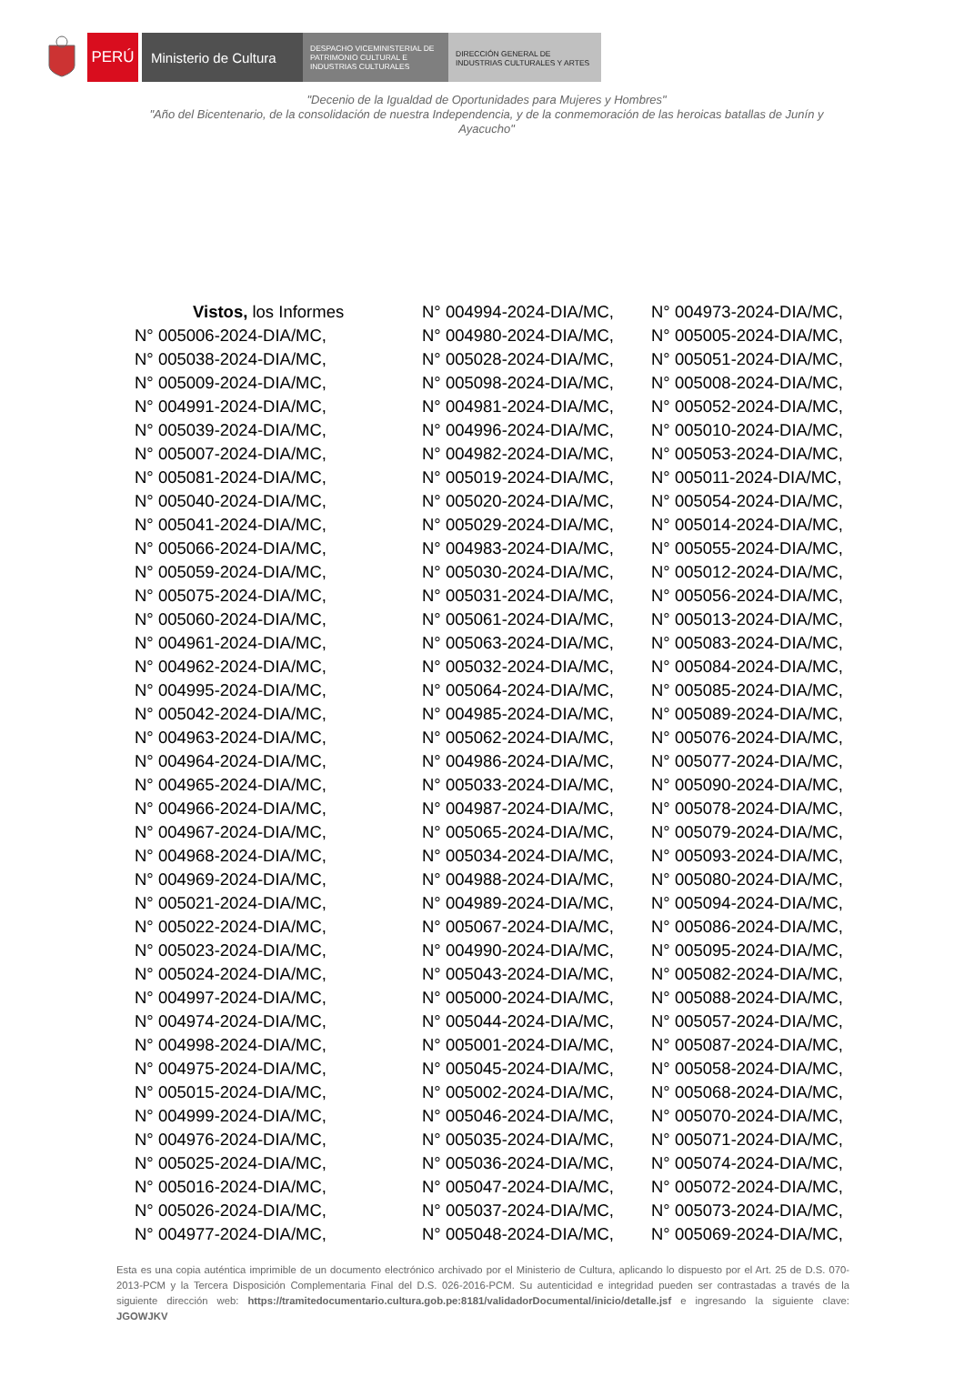PERÚ Ministerio de Cultura
DESPACHO VICEMINISTERIAL DE
PATRIMONIO CULTURAL E
INDUSTRIAS CULTURALES
DIRECCIÓN GENERAL DE
INDUSTRIAS CULTURALES Y ARTES
"Decenio de la Igualdad de Oportunidades para Mujeres y Hombres"
"Año del Bicentenario, de la consolidación de nuestra Independencia, y de la conmemoración de las heroicas batallas de Junín y Ayacucho"
| Vistos, los Informes | N° 004994-2024-DIA/MC, | N° 004973-2024-DIA/MC, |
| N° 005006-2024-DIA/MC, | N° 004980-2024-DIA/MC, | N° 005005-2024-DIA/MC, |
| N° 005038-2024-DIA/MC, | N° 005028-2024-DIA/MC, | N° 005051-2024-DIA/MC, |
| N° 005009-2024-DIA/MC, | N° 005098-2024-DIA/MC, | N° 005008-2024-DIA/MC, |
| N° 004991-2024-DIA/MC, | N° 004981-2024-DIA/MC, | N° 005052-2024-DIA/MC, |
| N° 005039-2024-DIA/MC, | N° 004996-2024-DIA/MC, | N° 005010-2024-DIA/MC, |
| N° 005007-2024-DIA/MC, | N° 004982-2024-DIA/MC, | N° 005053-2024-DIA/MC, |
| N° 005081-2024-DIA/MC, | N° 005019-2024-DIA/MC, | N° 005011-2024-DIA/MC, |
| N° 005040-2024-DIA/MC, | N° 005020-2024-DIA/MC, | N° 005054-2024-DIA/MC, |
| N° 005041-2024-DIA/MC, | N° 005029-2024-DIA/MC, | N° 005014-2024-DIA/MC, |
| N° 005066-2024-DIA/MC, | N° 004983-2024-DIA/MC, | N° 005055-2024-DIA/MC, |
| N° 005059-2024-DIA/MC, | N° 005030-2024-DIA/MC, | N° 005012-2024-DIA/MC, |
| N° 005075-2024-DIA/MC, | N° 005031-2024-DIA/MC, | N° 005056-2024-DIA/MC, |
| N° 005060-2024-DIA/MC, | N° 005061-2024-DIA/MC, | N° 005013-2024-DIA/MC, |
| N° 004961-2024-DIA/MC, | N° 005063-2024-DIA/MC, | N° 005083-2024-DIA/MC, |
| N° 004962-2024-DIA/MC, | N° 005032-2024-DIA/MC, | N° 005084-2024-DIA/MC, |
| N° 004995-2024-DIA/MC, | N° 005064-2024-DIA/MC, | N° 005085-2024-DIA/MC, |
| N° 005042-2024-DIA/MC, | N° 004985-2024-DIA/MC, | N° 005089-2024-DIA/MC, |
| N° 004963-2024-DIA/MC, | N° 005062-2024-DIA/MC, | N° 005076-2024-DIA/MC, |
| N° 004964-2024-DIA/MC, | N° 004986-2024-DIA/MC, | N° 005077-2024-DIA/MC, |
| N° 004965-2024-DIA/MC, | N° 005033-2024-DIA/MC, | N° 005090-2024-DIA/MC, |
| N° 004966-2024-DIA/MC, | N° 004987-2024-DIA/MC, | N° 005078-2024-DIA/MC, |
| N° 004967-2024-DIA/MC, | N° 005065-2024-DIA/MC, | N° 005079-2024-DIA/MC, |
| N° 004968-2024-DIA/MC, | N° 005034-2024-DIA/MC, | N° 005093-2024-DIA/MC, |
| N° 004969-2024-DIA/MC, | N° 004988-2024-DIA/MC, | N° 005080-2024-DIA/MC, |
| N° 005021-2024-DIA/MC, | N° 004989-2024-DIA/MC, | N° 005094-2024-DIA/MC, |
| N° 005022-2024-DIA/MC, | N° 005067-2024-DIA/MC, | N° 005086-2024-DIA/MC, |
| N° 005023-2024-DIA/MC, | N° 004990-2024-DIA/MC, | N° 005095-2024-DIA/MC, |
| N° 005024-2024-DIA/MC, | N° 005043-2024-DIA/MC, | N° 005082-2024-DIA/MC, |
| N° 004997-2024-DIA/MC, | N° 005000-2024-DIA/MC, | N° 005088-2024-DIA/MC, |
| N° 004974-2024-DIA/MC, | N° 005044-2024-DIA/MC, | N° 005057-2024-DIA/MC, |
| N° 004998-2024-DIA/MC, | N° 005001-2024-DIA/MC, | N° 005087-2024-DIA/MC, |
| N° 004975-2024-DIA/MC, | N° 005045-2024-DIA/MC, | N° 005058-2024-DIA/MC, |
| N° 005015-2024-DIA/MC, | N° 005002-2024-DIA/MC, | N° 005068-2024-DIA/MC, |
| N° 004999-2024-DIA/MC, | N° 005046-2024-DIA/MC, | N° 005070-2024-DIA/MC, |
| N° 004976-2024-DIA/MC, | N° 005035-2024-DIA/MC, | N° 005071-2024-DIA/MC, |
| N° 005025-2024-DIA/MC, | N° 005036-2024-DIA/MC, | N° 005074-2024-DIA/MC, |
| N° 005016-2024-DIA/MC, | N° 005047-2024-DIA/MC, | N° 005072-2024-DIA/MC, |
| N° 005026-2024-DIA/MC, | N° 005037-2024-DIA/MC, | N° 005073-2024-DIA/MC, |
| N° 004977-2024-DIA/MC, | N° 005048-2024-DIA/MC, | N° 005069-2024-DIA/MC, |
Esta es una copia auténtica imprimible de un documento electrónico archivado por el Ministerio de Cultura, aplicando lo dispuesto por el Art. 25 de D.S. 070-2013-PCM y la Tercera Disposición Complementaria Final del D.S. 026-2016-PCM. Su autenticidad e integridad pueden ser contrastadas a través de la siguiente dirección web: https://tramitedocumentario.cultura.gob.pe:8181/validadorDocumental/inicio/detalle.jsf e ingresando la siguiente clave: JGOWJKV